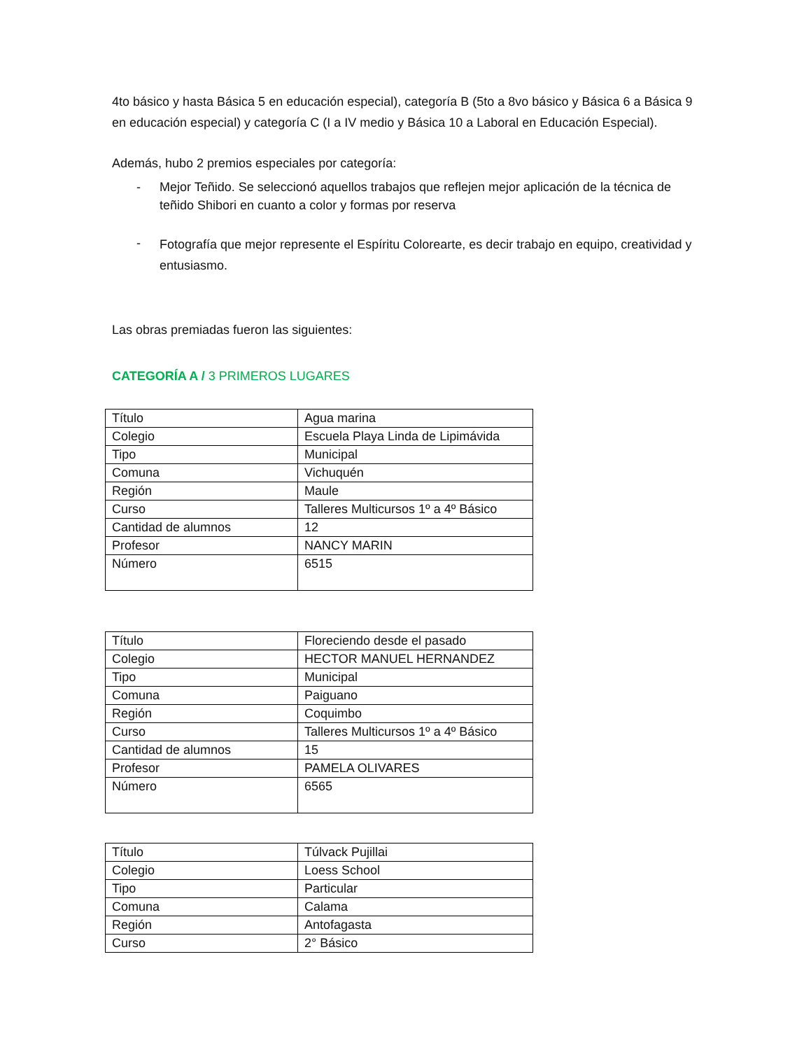4to básico y hasta Básica 5 en educación especial), categoría B (5to a 8vo básico y Básica 6 a Básica 9 en educación especial) y categoría C (I a IV medio y Básica 10 a Laboral en Educación Especial).
Además, hubo 2 premios especiales por categoría:
- Mejor Teñido. Se seleccionó aquellos trabajos que reflejen mejor aplicación de la técnica de teñido Shibori en cuanto a color y formas por reserva
- Fotografía que mejor represente el Espíritu Colorearte, es decir trabajo en equipo, creatividad y entusiasmo.
Las obras premiadas fueron las siguientes:
CATEGORÍA A / 3 PRIMEROS LUGARES
| Título | Agua marina |
| Colegio | Escuela Playa Linda de Lipimávida |
| Tipo | Municipal |
| Comuna | Vichuquén |
| Región | Maule |
| Curso | Talleres Multicursos 1º a 4º Básico |
| Cantidad de alumnos | 12 |
| Profesor | NANCY MARIN |
| Número | 6515 |
| Título | Floreciendo desde el pasado |
| Colegio | HECTOR MANUEL HERNANDEZ |
| Tipo | Municipal |
| Comuna | Paiguano |
| Región | Coquimbo |
| Curso | Talleres Multicursos 1º a 4º Básico |
| Cantidad de alumnos | 15 |
| Profesor | PAMELA OLIVARES |
| Número | 6565 |
| Título | Túlvack Pujillai |
| Colegio | Loess School |
| Tipo | Particular |
| Comuna | Calama |
| Región | Antofagasta |
| Curso | 2° Básico |